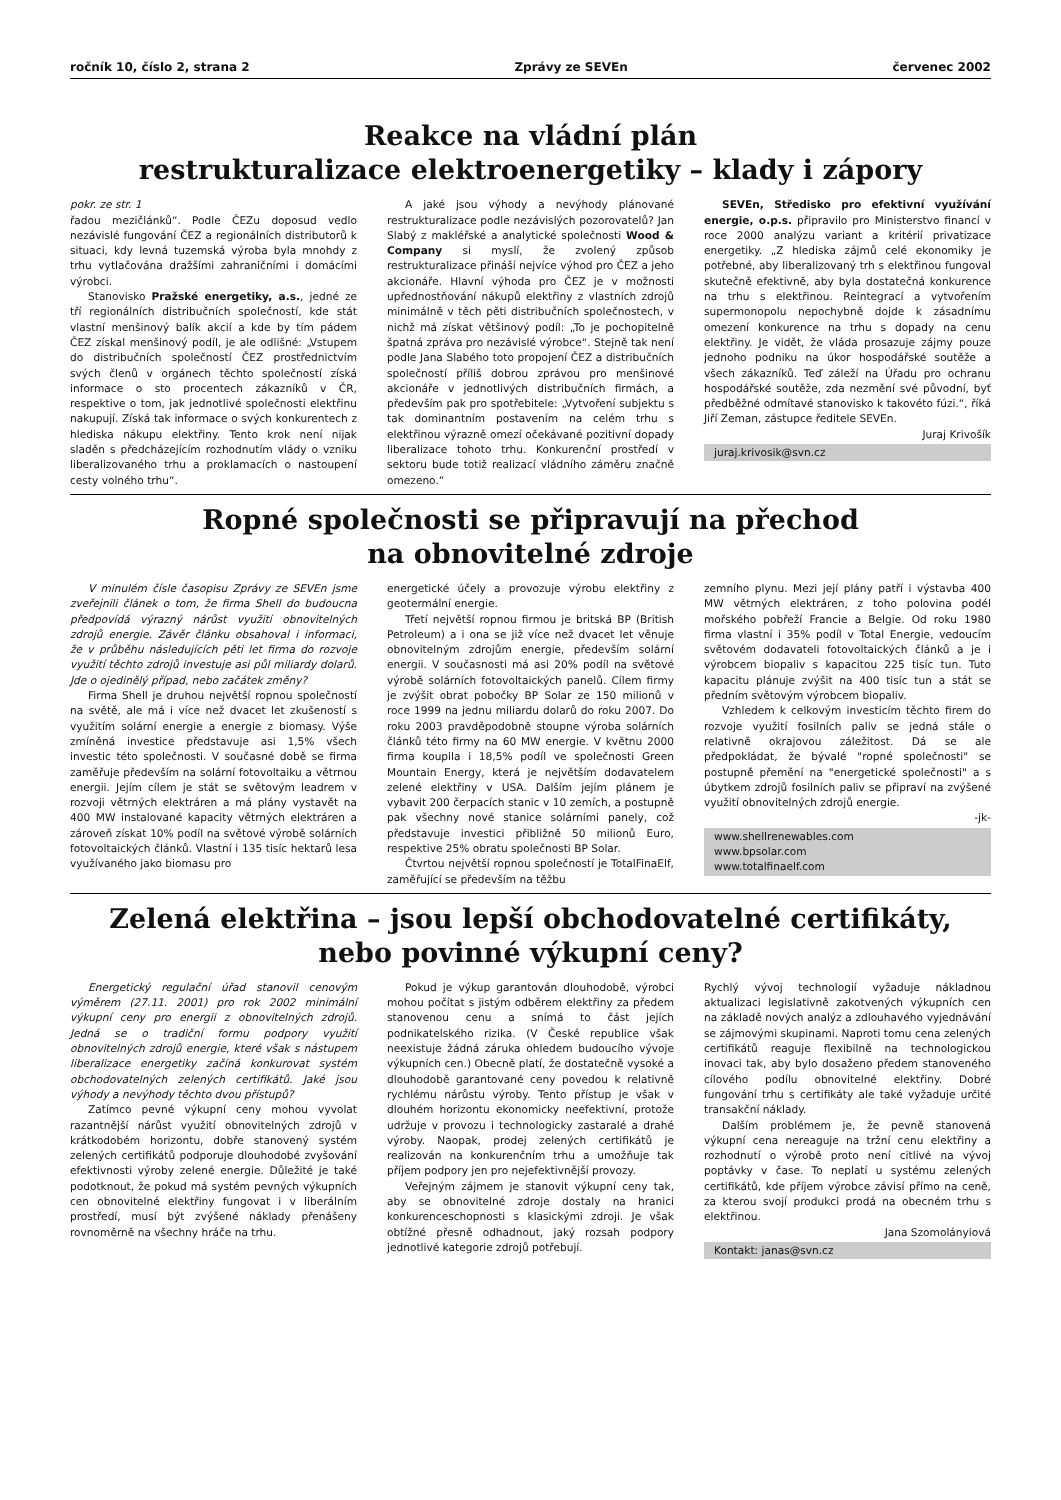ročník 10, číslo 2, strana 2 Zprávy ze SEVEn červenec 2002
Reakce na vládní plán
restrukturalizace elektroenergetiky – klady i zápory
pokr. ze str. 1
řadou mezičlánků“. Podle ČEZu doposud vedlo nezávislé fungování ČEZ a regionálních distributorů k situaci, kdy levná tuzemská výroba byla mnohdy z trhu vytlačována dražšími zahraničními i domácími výrobci.
Stanovisko Pražské energetiky, a.s., jedné ze tří regionálních distribučních společností, kde stát vlastní menšinový balík akcií a kde by tím pádem ČEZ získal menšinový podíl, je ale odlišné: „Vstupem do distribučních společností ČEZ prostřednictvím svých členů v orgánech těchto společností získá informace o sto procentech zákazníků v ČR, respektive o tom, jak jednotlivé společnosti elektřinu nakupují. Získá tak informace o svých konkurentech z hlediska nákupu elektřiny. Tento krok není nijak sladěn s předcházejícím rozhodnutím vlády o vzniku liberalizovaného trhu a proklamacích o nastoupení cesty volného trhu“.
A jaké jsou výhody a nevýhody plánované restrukturalizace podle nezávislých pozorovatelů? Jan Slabý z makléřské a analytické společnosti Wood & Company si myslí, že zvolený způsob restrukturalizace přináší nejvíce výhod pro ČEZ a jeho akcionáře. Hlavní výhoda pro ČEZ je v možnosti upřednostňování nákupů elektřiny z vlastních zdrojů minimálně v těch pěti distribučních společnostech, v nichž má získat většinový podíl: „To je pochopitelně špatná zpráva pro nezávislé výrobce“. Stejně tak není podle Jana Slabého toto propojení ČEZ a distribučních společností příliš dobrou zprávou pro menšinové akcionáře v jednotlivých distribučních firmách, a především pak pro spotřebitele: „Vytvoření subjektu s tak dominantním postavením na celém trhu s elektřinou výrazně omezí očekávané pozitivní dopady liberalizace tohoto trhu. Konkurenční prostředí v sektoru bude totiž realizací vládního záměru značně omezeno.“
SEVEn, Středisko pro efektivní využívání energie, o.p.s. připravilo pro Ministerstvo financí v roce 2000 analýzu variant a kritérií privatizace energetiky. „Z hlediska zájmů celé ekonomiky je potřebné, aby liberalizovaný trh s elektřinou fungoval skutečně efektivně, aby byla dostatečná konkurence na trhu s elektřinou. Reintegrací a vytvořením supermonopolu nepochybně dojde k zásadnímu omezení konkurence na trhu s dopady na cenu elektřiny. Je vidět, že vláda prosazuje zájmy pouze jednoho podniku na úkor hospodářské soutěže a všech zákazníků. Teď záleží na Úřadu pro ochranu hospodářské soutěže, zda nezmění své původní, byť předběžné odmítavé stanovisko k takovéto fúzi.“, říká Jiří Zeman, zástupce ředitele SEVEn.
Juraj Krivošík
juraj.krivosik@svn.cz
Ropné společnosti se připravují na přechod
na obnovitelné zdroje
V minulém čísle časopisu Zprávy ze SEVEn jsme zveřejnili článek o tom, že firma Shell do budoucna předpovídá výrazný nárůst využití obnovitelných zdrojů energie. Závěr článku obsahoval i informaci, že v průběhu následujících pěti let firma do rozvoje využití těchto zdrojů investuje asi půl miliardy dolarů. Jde o ojedinělý případ, nebo začátek změny?
Firma Shell je druhou největší ropnou společností na světě, ale má i více než dvacet let zkušeností s využitím solární energie a energie z biomasy. Výše zmíněná investice představuje asi 1,5% všech investic této společnosti. V současné době se firma zaměřuje především na solární fotovoltaiku a větrnou energii. Jejím cílem je stát se světovým leadrem v rozvoji větrných elektráren a má plány vystavět na 400 MW instalované kapacity větrných elektráren a zároveň získat 10% podíl na světové výrobě solárních fotovoltaických článků. Vlastní i 135 tisíc hektarů lesa využívaného jako biomasu pro
energetické účely a provozuje výrobu elektřiny z geotermální energie.
Třetí největší ropnou firmou je britská BP (British Petroleum) a i ona se již více než dvacet let věnuje obnovitelným zdrojům energie, především solární energii. V současnosti má asi 20% podíl na světové výrobě solárních fotovoltaických panelů. Cílem firmy je zvýšit obrat pobočky BP Solar ze 150 milionů v roce 1999 na jednu miliardu dolarů do roku 2007. Do roku 2003 pravděpodobně stoupne výroba solárních článků této firmy na 60 MW energie. V květnu 2000 firma koupila i 18,5% podíl ve společnosti Green Mountain Energy, která je největším dodavatelem zelené elektřiny v USA. Dalším jejím plánem je vybavit 200 čerpacích stanic v 10 zemích, a postupně pak všechny nové stanice solárními panely, což představuje investici přibližně 50 milionů Euro, respektive 25% obratu společnosti BP Solar.
Čtvrtou největší ropnou společností je TotalFinaElf, zaměřující se především na těžbu
zemního plynu. Mezi její plány patří i výstavba 400 MW větrných elektráren, z toho polovina podél mořského pobřeží Francie a Belgie. Od roku 1980 firma vlastní i 35% podíl v Total Energie, vedoucím světovém dodavateli fotovoltaických článků a je i výrobcem biopaliv s kapacitou 225 tisíc tun. Tuto kapacitu plánuje zvýšit na 400 tisíc tun a stát se předním světovým výrobcem biopaliv.
Vzhledem k celkovým investicím těchto firem do rozvoje využití fosilních paliv se jedná stále o relativně okrajovou záležitost. Dá se ale předpokládat, že bývalé "ropné společnosti" se postupně přemění na "energetické společnosti" a s úbytkem zdrojů fosilních paliv se připraví na zvýšené využití obnovitelných zdrojů energie.
-jk-
www.shellrenewables.com
www.bpsolar.com
www.totalfinaelf.com
Zelená elektřina – jsou lepší obchodovatelné certifikáty,
nebo povinné výkupní ceny?
Energetický regulační úřad stanovil cenovým výměrem (27.11. 2001) pro rok 2002 minimální výkupní ceny pro energii z obnovitelných zdrojů. Jedná se o tradiční formu podpory využití obnovitelných zdrojů energie, které však s nástupem liberalizace energetiky začíná konkurovat systém obchodovatelných zelených certifikátů. Jaké jsou výhody a nevýhody těchto dvou přístupů?
Zatímco pevné výkupní ceny mohou vyvolat razantnější nárůst využití obnovitelných zdrojů v krátkodobém horizontu, dobře stanovený systém zelených certifikátů podporuje dlouhodobé zvyšování efektivnosti výroby zelené energie. Důležité je také podotknout, že pokud má systém pevných výkupních cen obnovitelné elektřiny fungovat i v liberálním prostředí, musí být zvýšené náklady přenášeny rovnoměrně na všechny hráče na trhu.
Pokud je výkup garantován dlouhodobě, výrobci mohou počítat s jistým odběrem elektřiny za předem stanovenou cenu a snímá to část jejích podnikatelského rizika. (V České republice však neexistuje žádná záruka ohledem budoucího vývoje výkupních cen.) Obecně platí, že dostatečně vysoké a dlouhodobě garantované ceny povedou k relativně rychlému nárůstu výroby. Tento přístup je však v dlouhém horizontu ekonomicky neefektivní, protože udržuje v provozu i technologicky zastaralé a drahé výroby. Naopak, prodej zelených certifikátů je realizován na konkurenčním trhu a umožňuje tak příjem podpory jen pro nejefektivnější provozy.
Veřejným zájmem je stanovit výkupní ceny tak, aby se obnovitelné zdroje dostaly na hranici konkurenceschopnosti s klasickými zdroji. Je však obtížné přesně odhadnout, jaký rozsah podpory jednotlivé kategorie zdrojů potřebují.
Rychlý vývoj technologií vyžaduje nákladnou aktualizaci legislativně zakotvených výkupních cen na základě nových analýz a zdlouhavého vyjednávání se zájmovými skupinami. Naproti tomu cena zelených certifikátů reaguje flexibilně na technologickou inovaci tak, aby bylo dosaženo předem stanoveného cílového podílu obnovitelné elektřiny. Dobré fungování trhu s certifikáty ale také vyžaduje určité transakční náklady.
Dalším problémem je, že pevně stanovená výkupní cena nereaguje na tržní cenu elektřiny a rozhodnutí o výrobě proto není citlivé na vývoj poptávky v čase. To neplatí u systému zelených certifikátů, kde příjem výrobce závisí přímo na ceně, za kterou svojí produkci prodá na obecném trhu s elektřinou.
Jana Szomolányiová
Kontakt: janas@svn.cz